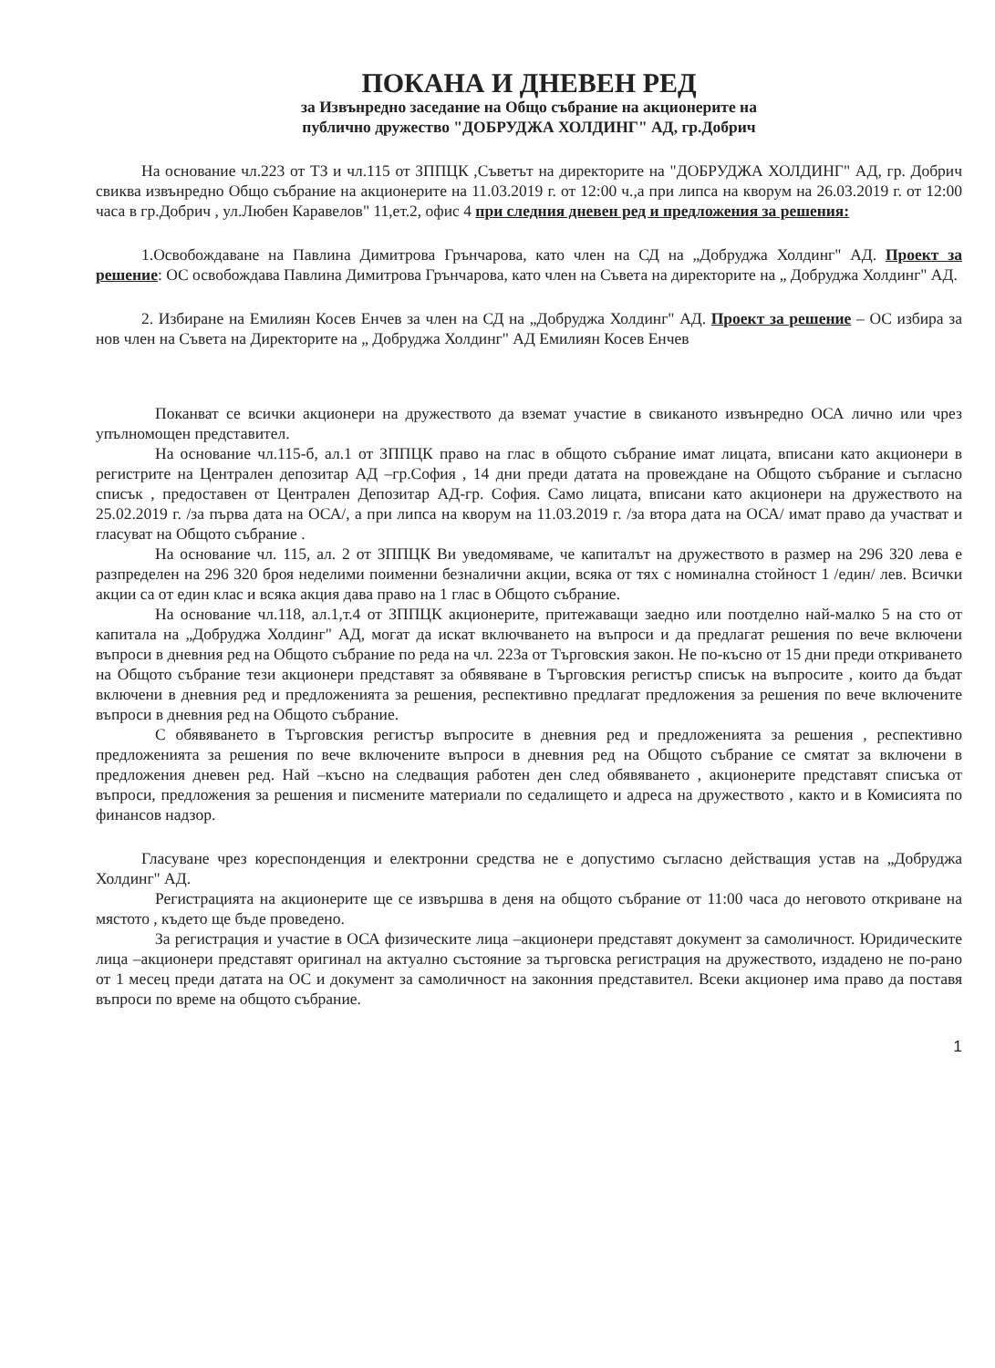ПОКАНА И ДНЕВЕН РЕД
за Извънредно заседание на Общо събрание на акционерите на
публично дружество "ДОБРУДЖА ХОЛДИНГ" АД, гр.Добрич
На основание чл.223 от ТЗ и чл.115 от ЗППЦК ,Съветът на директорите на "ДОБРУДЖА ХОЛДИНГ" АД, гр. Добрич свиква извънредно Общо събрание на акционерите на 11.03.2019 г. от 12:00 ч.,а при липса на кворум на 26.03.2019 г. от 12:00 часа в гр.Добрич , ул.Любен Каравелов" 11,ет.2, офис 4 при следния дневен ред и предложения за решения:
1.Освобождаване на Павлина Димитрова Грънчарова, като член на СД на „Добруджа Холдинг" АД. Проект за решение: ОС освобождава Павлина Димитрова Грънчарова, като член на Съвета на директорите на „ Добруджа Холдинг" АД.
2. Избиране на Емилиян Косев Енчев за член на СД на „Добруджа Холдинг" АД. Проект за решение – ОС избира за нов член на Съвета на Директорите на „ Добруджа Холдинг" АД Емилиян Косев Енчев
Поканват се всички акционери на дружеството да вземат участие в свиканото извънредно ОСА лично или чрез упълномощен представител.
На основание чл.115-б, ал.1 от ЗППЦК право на глас в общото събрание имат лицата, вписани като акционери в регистрите на Централен депозитар АД –гр.София , 14 дни преди датата на провеждане на Общото събрание и съгласно списък , предоставен от Централен Депозитар АД-гр. София. Само лицата, вписани като акционери на дружеството на 25.02.2019 г. /за първа дата на ОСА/, а при липса на кворум на 11.03.2019 г. /за втора дата на ОСА/ имат право да участват и гласуват на Общото събрание .
На основание чл. 115, ал. 2 от ЗППЦК Ви уведомяваме, че капиталът на дружеството в размер на 296 320 лева е разпределен на 296 320 броя неделими поименни безналични акции, всяка от тях с номинална стойност 1 /един/ лев. Всички акции са от един клас и всяка акция дава право на 1 глас в Общото събрание.
На основание чл.118, ал.1,т.4 от ЗППЦК акционерите, притежаващи заедно или поотделно най-малко 5 на сто от капитала на „Добруджа Холдинг" АД, могат да искат включването на въпроси и да предлагат решения по вече включени въпроси в дневния ред на Общото събрание по реда на чл. 223а от Търговския закон. Не по-късно от 15 дни преди откриването на Общото събрание тези акционери представят за обявяване в Търговския регистър списък на въпросите , които да бъдат включени в дневния ред и предложенията за решения, респективно предлагат предложения за решения по вече включените въпроси в дневния ред на Общото събрание.
С обявяването в Търговския регистър въпросите в дневния ред и предложенията за решения , респективно предложенията за решения по вече включените въпроси в дневния ред на Общото събрание се смятат за включени в предложения дневен ред. Най –късно на следващия работен ден след обявяването , акционерите представят списъка от въпроси, предложения за решения и писмените материали по седалището и адреса на дружеството , както и в Комисията по финансов надзор.
Гласуване чрез кореспонденция и електронни средства не е допустимо съгласно действащия устав на „Добруджа Холдинг" АД.
Регистрацията на акционерите ще се извършва в деня на общото събрание от 11:00 часа до неговото откриване на мястото , където ще бъде проведено.
За регистрация и участие в ОСА физическите лица –акционери представят документ за самоличност. Юридическите лица –акционери представят оригинал на актуално състояние за търговска регистрация на дружеството, издадено не по-рано от 1 месец преди датата на ОС и документ за самоличност на законния представител. Всеки акционер има право да поставя въпроси по време на общото събрание.
1